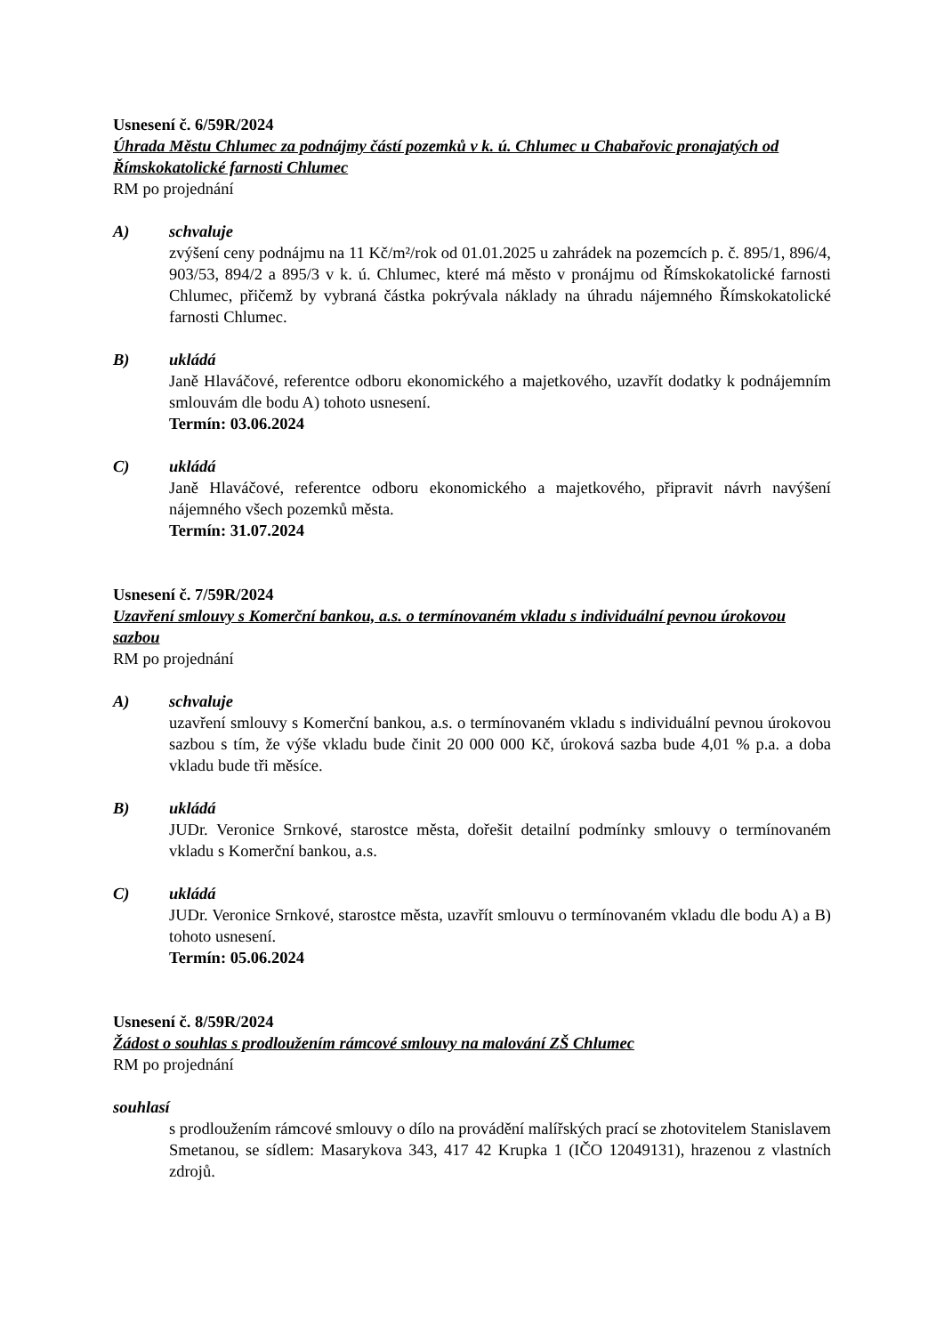Usnesení č. 6/59R/2024
Úhrada Městu Chlumec za podnájmy částí pozemků v k. ú. Chlumec u Chabařovic pronajatých od Římskokatolické farnosti Chlumec
RM po projednání
A) schvaluje
zvýšení ceny podnájmu na 11 Kč/m²/rok od 01.01.2025 u zahrádek na pozemcích p. č. 895/1, 896/4, 903/53, 894/2 a 895/3 v k. ú. Chlumec, které má město v pronájmu od Římskokatolické farnosti Chlumec, přičemž by vybraná částka pokrývala náklady na úhradu nájemného Římskokatolické farnosti Chlumec.
B) ukládá
Janě Hlaváčové, referentce odboru ekonomického a majetkového, uzavřít dodatky k podnájemním smlouvám dle bodu A) tohoto usnesení.
Termín: 03.06.2024
C) ukládá
Janě Hlaváčové, referentce odboru ekonomického a majetkového, připravit návrh navýšení nájemného všech pozemků města.
Termín: 31.07.2024
Usnesení č. 7/59R/2024
Uzavření smlouvy s Komerční bankou, a.s. o termínovaném vkladu s individuální pevnou úrokovou sazbou
RM po projednání
A) schvaluje
uzavření smlouvy s Komerční bankou, a.s. o termínovaném vkladu s individuální pevnou úrokovou sazbou s tím, že výše vkladu bude činit 20 000 000 Kč, úroková sazba bude 4,01 % p.a. a doba vkladu bude tři měsíce.
B) ukládá
JUDr. Veronice Srnkové, starostce města, dořešit detailní podmínky smlouvy o termínovaném vkladu s Komerční bankou, a.s.
C) ukládá
JUDr. Veronice Srnkové, starostce města, uzavřít smlouvu o termínovaném vkladu dle bodu A) a B) tohoto usnesení.
Termín: 05.06.2024
Usnesení č. 8/59R/2024
Žádost o souhlas s prodloužením rámcové smlouvy na malování ZŠ Chlumec
RM po projednání
souhlasí
s prodloužením rámcové smlouvy o dílo na provádění malířských prací se zhotovitelem Stanislavem Smetanou, se sídlem: Masarykova 343, 417 42 Krupka 1 (IČO 12049131), hrazenou z vlastních zdrojů.